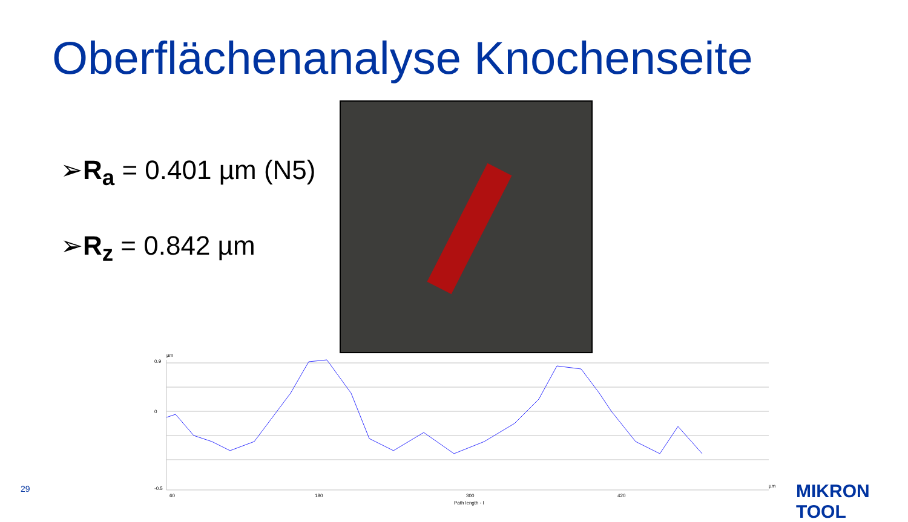Oberflächenanalyse Knochenseite
➢R<sub>a</sub> = 0.401 µm (N5)
➢R<sub>z</sub> = 0.842 µm
µm
0.9
0
-0.5
60
180
300
420
µm
Path length - l
29 MIKRON TOOL